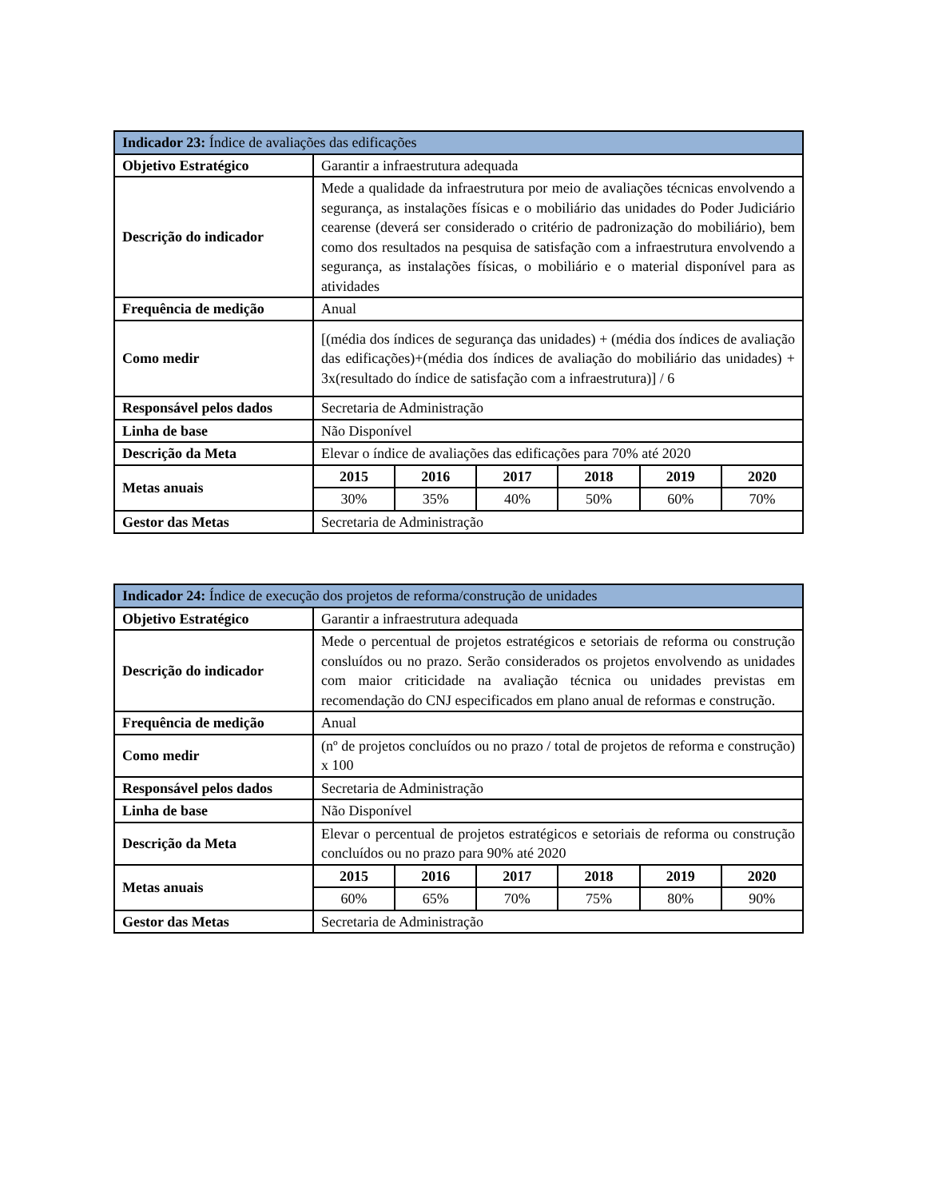| Indicador 23: Índice de avaliações das edificações | | | | | | |
| --- | --- | --- | --- | --- | --- | --- |
| Objetivo Estratégico | Garantir a infraestrutura adequada | | | | | |
| Descrição do indicador | Mede a qualidade da infraestrutura por meio de avaliações técnicas envolvendo a segurança, as instalações físicas e o mobiliário das unidades do Poder Judiciário cearense (deverá ser considerado o critério de padronização do mobiliário), bem como dos resultados na pesquisa de satisfação com a infraestrutura envolvendo a segurança, as instalações físicas, o mobiliário e o material disponível para as atividades | | | | | |
| Frequência de medição | Anual | | | | | |
| Como medir | [(média dos índices de segurança das unidades) + (média dos índices de avaliação das edificações)+(média dos índices de avaliação do mobiliário das unidades) + 3x(resultado do índice de satisfação com a infraestrutura)] / 6 | | | | | |
| Responsável pelos dados | Secretaria de Administração | | | | | |
| Linha de base | Não Disponível | | | | | |
| Descrição da Meta | Elevar o índice de avaliações das edificações para 70% até 2020 | | | | | |
| Metas anuais | 2015 | 2016 | 2017 | 2018 | 2019 | 2020 |
| | 30% | 35% | 40% | 50% | 60% | 70% |
| Gestor das Metas | Secretaria de Administração | | | | | |
| Indicador 24: Índice de execução dos projetos de reforma/construção de unidades | | | | | | |
| --- | --- | --- | --- | --- | --- | --- |
| Objetivo Estratégico | Garantir a infraestrutura adequada | | | | | |
| Descrição do indicador | Mede o percentual de projetos estratégicos e setoriais de reforma ou construção consluídos ou no prazo. Serão considerados os projetos envolvendo as unidades com maior criticidade na avaliação técnica ou unidades previstas em recomendação do CNJ especificados em plano anual de reformas e construção. | | | | | |
| Frequência de medição | Anual | | | | | |
| Como medir | (nº de projetos concluídos ou no prazo / total de projetos de reforma e construção) x 100 | | | | | |
| Responsável pelos dados | Secretaria de Administração | | | | | |
| Linha de base | Não Disponível | | | | | |
| Descrição da Meta | Elevar o percentual de projetos estratégicos e setoriais de reforma ou construção concluídos ou no prazo para 90% até 2020 | | | | | |
| Metas anuais | 2015 | 2016 | 2017 | 2018 | 2019 | 2020 |
| | 60% | 65% | 70% | 75% | 80% | 90% |
| Gestor das Metas | Secretaria de Administração | | | | | |